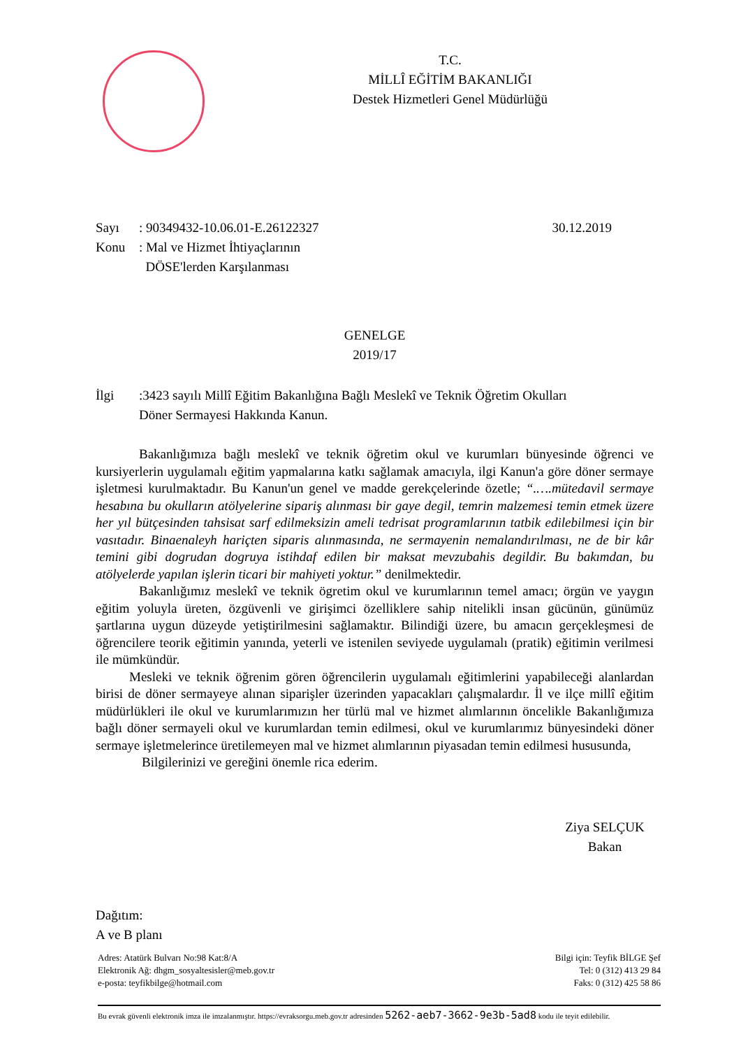T.C.
MİLLÎ EĞİTİM BAKANLIĞI
Destek Hizmetleri Genel Müdürlüğü
Sayı: 90349432-10.06.01-E.26122327 30.12.2019
Konu: Mal ve Hizmet İhtiyaçlarının
DÖSE'lerden Karşılanması
GENELGE
2019/17
İlgi:3423 sayılı Millî Eğitim Bakanlığına Bağlı Meslekî ve Teknik Öğretim Okulları
Döner Sermayesi Hakkında Kanun.
Bakanlığımıza bağlı meslekî ve teknik öğretim okul ve kurumları bünyesinde öğrenci ve kursiyerlerin uygulamalı eğitim yapmalarına katkı sağlamak amacıyla, ilgi Kanun'a göre döner sermaye işletmesi kurulmaktadır. Bu Kanun'un genel ve madde gerekçelerinde özetle; “.….mütedavil sermaye hesabına bu okulların atölyelerine sipariş alınması bir gaye degil, temrin malzemesi temin etmek üzere her yıl bütçesinden tahsisat sarf edilmeksizin ameli tedrisat programlarının tatbik edilebilmesi için bir vasıtadır. Binaenaleyh hariçten siparis alınmasında, ne sermayenin nemalandırılması, ne de bir kâr temini gibi dogrudan dogruya istihdaf edilen bir maksat mevzubahis degildir. Bu bakımdan, bu atölyelerde yapılan işlerin ticari bir mahiyeti yoktur.” denilmektedir.
Bakanlığımız meslekî ve teknik ögretim okul ve kurumlarının temel amacı; örgün ve yaygın eğitim yoluyla üreten, özgüvenli ve girişimci özelliklere sahip nitelikli insan gücünün, günümüz şartlarına uygun düzeyde yetiştirilmesini sağlamaktır. Bilindiği üzere, bu amacın gerçekleşmesi de öğrencilere teorik eğitimin yanında, yeterli ve istenilen seviyede uygulamalı (pratik) eğitimin verilmesi ile mümkündür.
Mesleki ve teknik öğrenim gören öğrencilerin uygulamalı eğitimlerini yapabileceği alanlardan birisi de döner sermayeye alınan siparişler üzerinden yapacakları çalışmalardır. İl ve ilçe millî eğitim müdürlükleri ile okul ve kurumlarımızın her türlü mal ve hizmet alımlarının öncelikle Bakanlığımıza bağlı döner sermayeli okul ve kurumlardan temin edilmesi, okul ve kurumlarımız bünyesindeki döner sermaye işletmelerince üretilemeyen mal ve hizmet alımlarının piyasadan temin edilmesi hususunda,
Bilgilerinizi ve gereğini önemle rica ederim.
Ziya SELÇUK
Bakan
Dağıtım:
A ve B planı
Adres: Atatürk Bulvarı No:98 Kat:8/A
Elektronik Ağ: dhgm_sosyaltesisler@meb.gov.tr
e-posta: teyfikbilge@hotmail.com
Bilgi için: Teyfik BİLGE Şef
Tel: 0 (312) 413 29 84
Faks: 0 (312) 425 58 86
Bu evrak güvenli elektronik imza ile imzalanmıştır. https://evraksorgu.meb.gov.tr adresinden 5262-aeb7-3662-9e3b-5ad8 kodu ile teyit edilebilir.